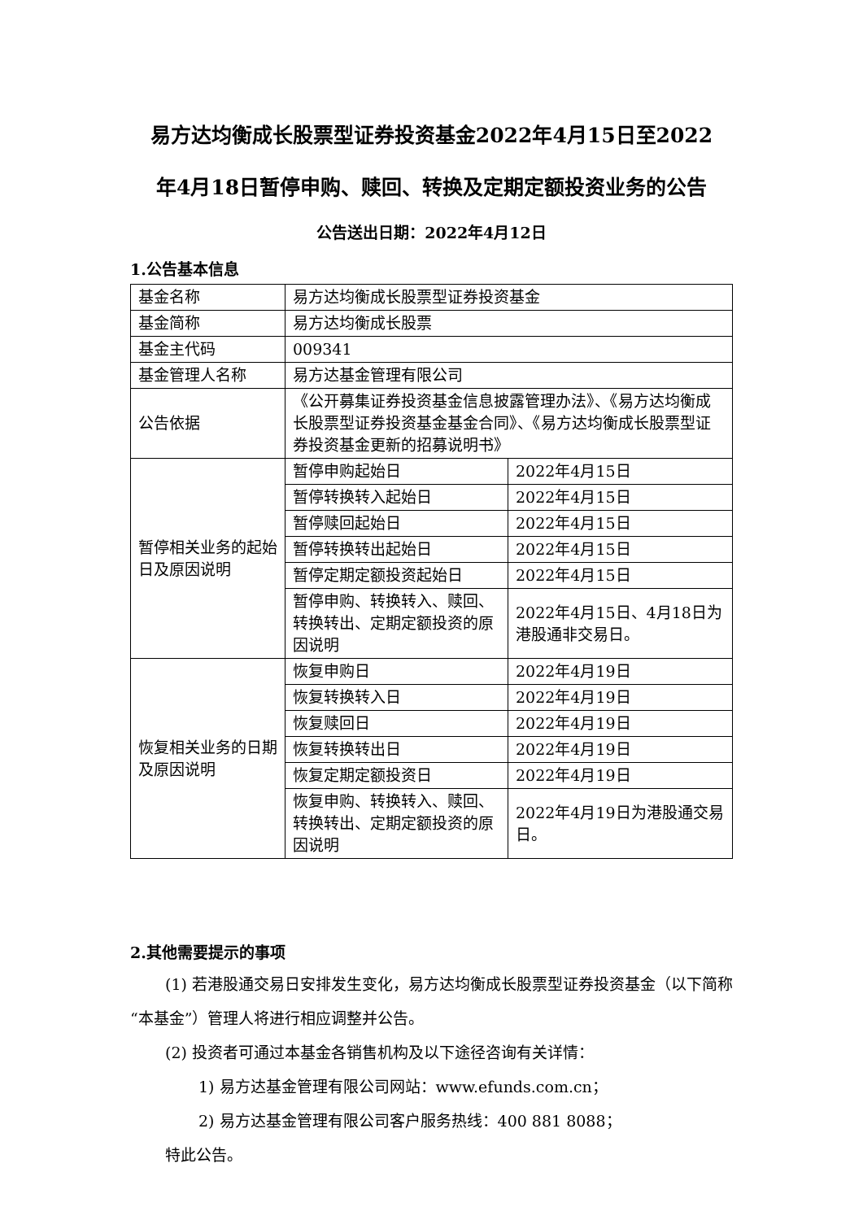易方达均衡成长股票型证券投资基金2022年4月15日至2022
年4月18日暂停申购、赎回、转换及定期定额投资业务的公告
公告送出日期：2022年4月12日
1.公告基本信息
| 基金名称 | 易方达均衡成长股票型证券投资基金 | |
| 基金简称 | 易方达均衡成长股票 | |
| 基金主代码 | 009341 | |
| 基金管理人名称 | 易方达基金管理有限公司 | |
| 公告依据 | 《公开募集证券投资基金信息披露管理办法》、《易方达均衡成长股票型证券投资基金基金合同》、《易方达均衡成长股票型证券投资基金更新的招募说明书》 | |
| 暂停相关业务的起始日及原因说明 | 暂停申购起始日 | 2022年4月15日 |
| | 暂停转换转入起始日 | 2022年4月15日 |
| | 暂停赎回起始日 | 2022年4月15日 |
| | 暂停转换转出起始日 | 2022年4月15日 |
| | 暂停定期定额投资起始日 | 2022年4月15日 |
| | 暂停申购、转换转入、赎回、转换转出、定期定额投资的原因说明 | 2022年4月15日、4月18日为港股通非交易日。 |
| 恢复相关业务的日期及原因说明 | 恢复申购日 | 2022年4月19日 |
| | 恢复转换转入日 | 2022年4月19日 |
| | 恢复赎回日 | 2022年4月19日 |
| | 恢复转换转出日 | 2022年4月19日 |
| | 恢复定期定额投资日 | 2022年4月19日 |
| | 恢复申购、转换转入、赎回、转换转出、定期定额投资的原因说明 | 2022年4月19日为港股通交易日。 |
2.其他需要提示的事项
(1) 若港股通交易日安排发生变化，易方达均衡成长股票型证券投资基金（以下简称“本基金”）管理人将进行相应调整并公告。
(2) 投资者可通过本基金各销售机构及以下途径咨询有关详情：
1) 易方达基金管理有限公司网站：www.efunds.com.cn；
2) 易方达基金管理有限公司客户服务热线：400 881 8088；
特此公告。